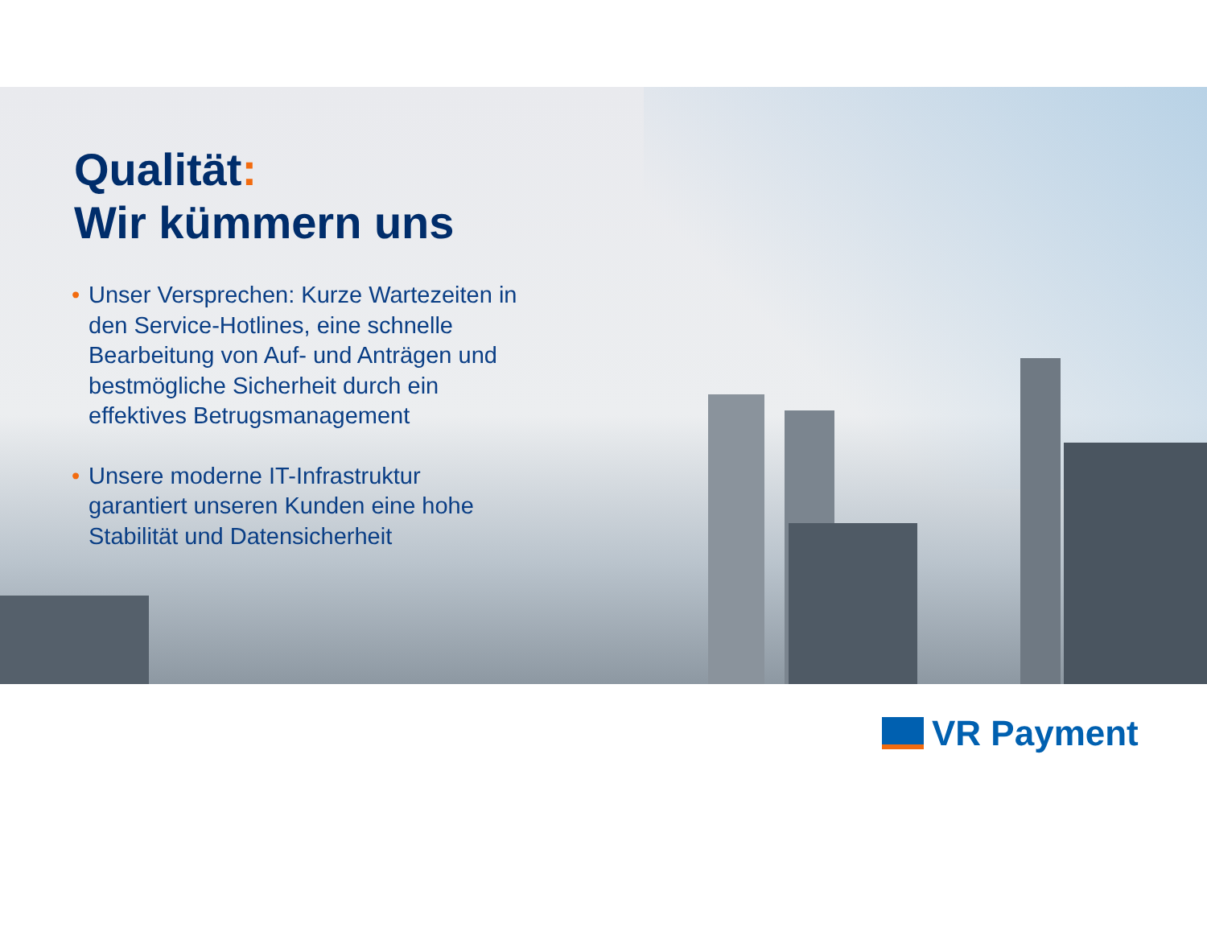Qualität:
Wir kümmern uns
• Unser Versprechen: Kurze Wartezeiten in den Service-Hotlines, eine schnelle Bearbeitung von Auf- und Anträgen und bestmögliche Sicherheit durch ein effektives Betrugsmanagement
• Unsere moderne IT-Infrastruktur garantiert unseren Kunden eine hohe Stabilität und Datensicherheit
VR Payment